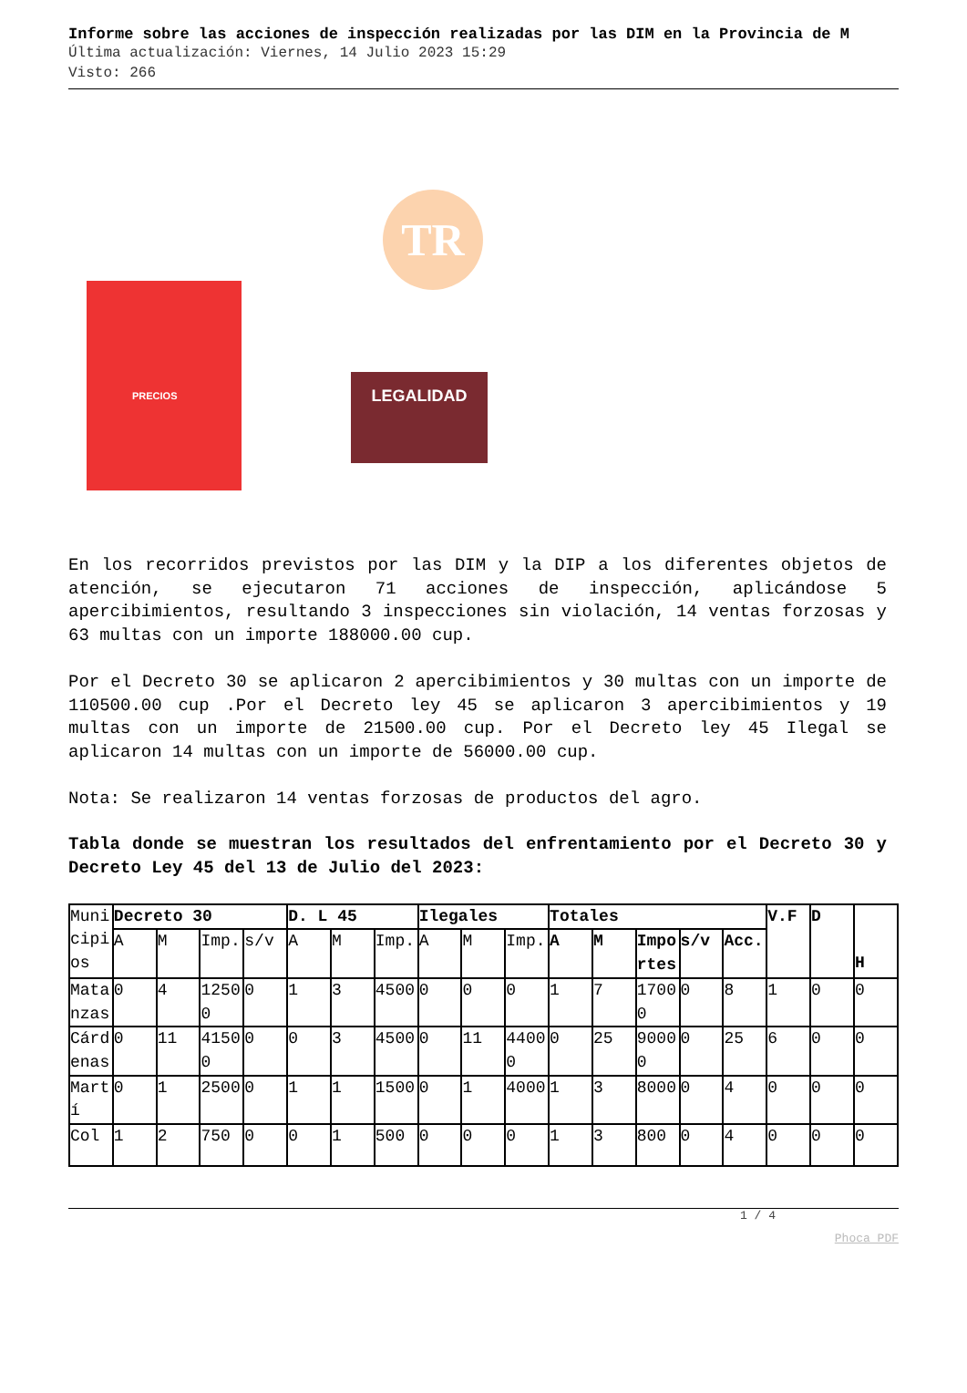Informe sobre las acciones de inspección realizadas por las DIM en la Provincia de M
Última actualización: Viernes, 14 Julio 2023 15:29
Visto: 266
TR
PRECIOS
LEGALIDAD
En los recorridos previstos por las DIM y la DIP a los diferentes objetos de atención, se ejecutaron 71 acciones de inspección, aplicándose 5 apercibimientos, resultando 3 inspecciones sin violación, 14 ventas forzosas y 63 multas con un importe 188000.00 cup.
Por el Decreto 30 se aplicaron 2 apercibimientos y 30 multas con un importe de 110500.00 cup .Por el Decreto ley 45 se aplicaron 3 apercibimientos y 19 multas con un importe de 21500.00 cup. Por el Decreto ley 45 Ilegal se aplicaron 14 multas con un importe de 56000.00 cup.
Nota: Se realizaron 14 ventas forzosas de productos del agro.
Tabla donde se muestran los resultados del enfrentamiento por el Decreto 30 y Decreto Ley 45 del 13 de Julio del 2023:
| Municipios | Decreto 30 | | | | D. L 45 | | | Ilegales | | | Totales | | | | | V.F | D | H |
| | A | M | Imp. | s/v | A | M | Imp. | A | M | Imp. | A | M | Importes | s/v | Acc. | | | |
| Matanzas | 0 | 4 | 12500 | 0 | 1 | 3 | 4500 | 0 | 0 | 0 | 1 | 7 | 17000 | 0 | 8 | 1 | 0 | 0 |
| Cárdenas | 0 | 11 | 41500 | 0 | 0 | 3 | 4500 | 0 | 11 | 44000 | 0 | 25 | 90000 | 0 | 25 | 6 | 0 | 0 |
| Martí | 0 | 1 | 2500 | 0 | 1 | 1 | 1500 | 0 | 1 | 4000 | 1 | 3 | 8000 | 0 | 4 | 0 | 0 | 0 |
| Col | 1 | 2 | 750 | 0 | 0 | 1 | 500 | 0 | 0 | 0 | 1 | 3 | 800 | 0 | 4 | 0 | 0 | 0 |
1 / 4
Phoca PDF